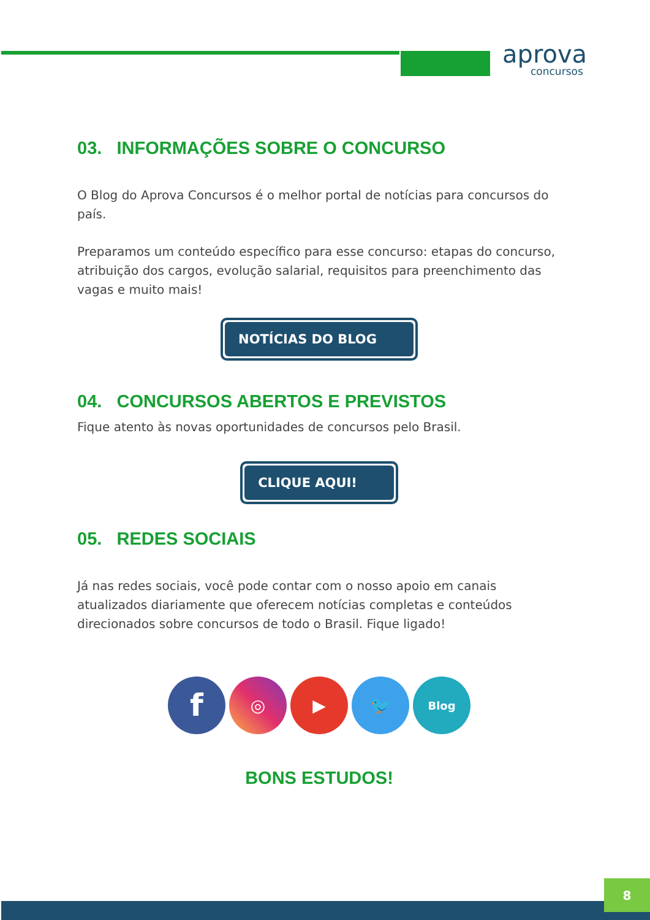aprova
concursos
03. INFORMAÇÕES SOBRE O CONCURSO
O Blog do Aprova Concursos é o melhor portal de notícias para concursos do país.
Preparamos um conteúdo específico para esse concurso: etapas do concurso, atribuição dos cargos, evolução salarial, requisitos para preenchimento das vagas e muito mais!
NOTÍCIAS DO BLOG
04. CONCURSOS ABERTOS E PREVISTOS
Fique atento às novas oportunidades de concursos pelo Brasil.
CLIQUE AQUI!
05. REDES SOCIAIS
Já nas redes sociais, você pode contar com o nosso apoio em canais atualizados diariamente que oferecem notícias completas e conteúdos direcionados sobre concursos de todo o Brasil. Fique ligado!
f
◎ ▶ 🐦
Blog
BONS ESTUDOS!
8